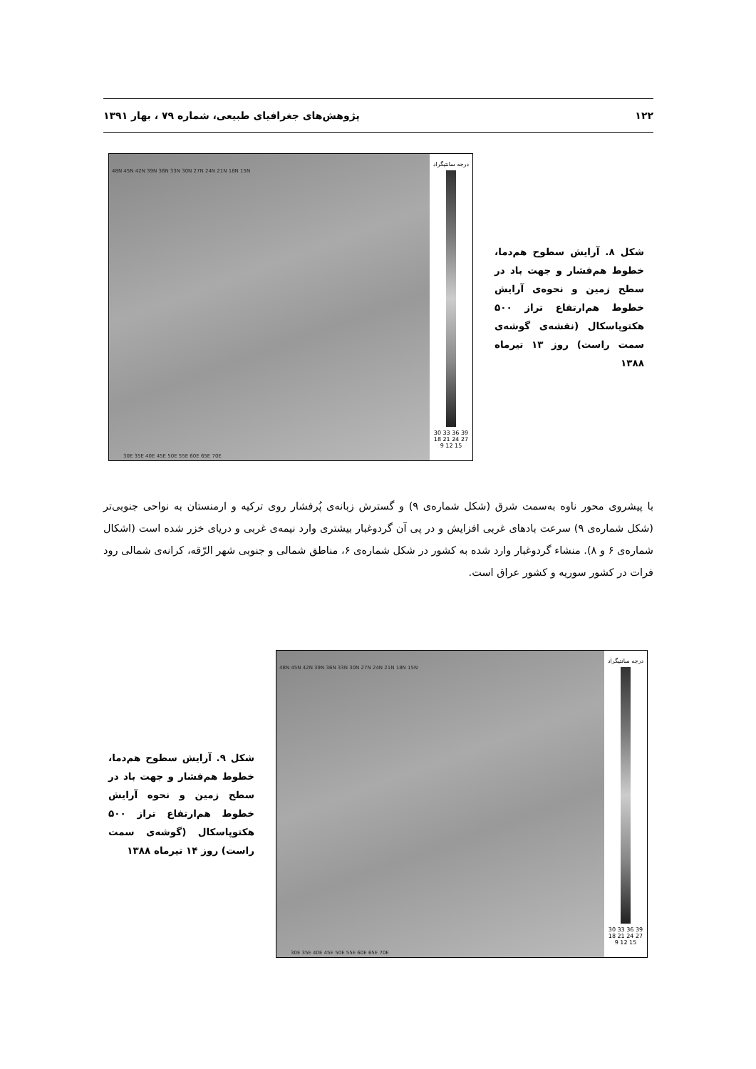۱۲۲ پژوهش‌های جغرافیای طبیعی، شماره ۷۹ ، بهار ۱۳۹۱
شکل ۸. آرایش سطوح هم‌دما، خطوط هم‌فشار و جهت باد در سطح زمین و نحوه‌ی آرایش خطوط هم‌ارتفاع تراز ۵۰۰ هکتوپاسکال (نقشه‌ی گوشه‌ی سمت راست) روز ۱۳ تیرماه ۱۳۸۸
48N 45N 42N 39N 36N 33N 30N 27N 24N 21N 18N 15N
30E 35E 40E 45E 50E 55E 60E 65E 70E
درجه سانتیگراد
39 36 33 30 27 24 21 18 15 12 9
با پیشروی محور ناوه به‌سمت شرق (شکل شماره‌ی ۹) و گسترش زبانه‌ی پُرفشار روی ترکیه و ارمنستان به نواحی جنوبی‌تر (شکل شماره‌ی ۹) سرعت بادهای غربی افزایش و در پی آن گردوغبار بیشتری وارد نیمه‌ی غربی و دریای خزر شده است (اشکال شماره‌ی ۶ و ۸). منشاء گردوغبار وارد شده به کشور در شکل شماره‌ی ۶، مناطق شمالی و جنوبی شهر الرّقه، کرانه‌ی شمالی رود فرات در کشور سوریه و کشور عراق است.
شکل ۹. آرایش سطوح هم‌دما، خطوط هم‌فشار و جهت باد در سطح زمین و نحوه آرایش خطوط هم‌ارتفاع تراز ۵۰۰ هکتوپاسکال (گوشه‌ی سمت راست) روز ۱۴ تیرماه ۱۳۸۸
48N 45N 42N 39N 36N 33N 30N 27N 24N 21N 18N 15N
30E 35E 40E 45E 50E 55E 60E 65E 70E
درجه سانتیگراد
39 36 33 30 27 24 21 18 15 12 9